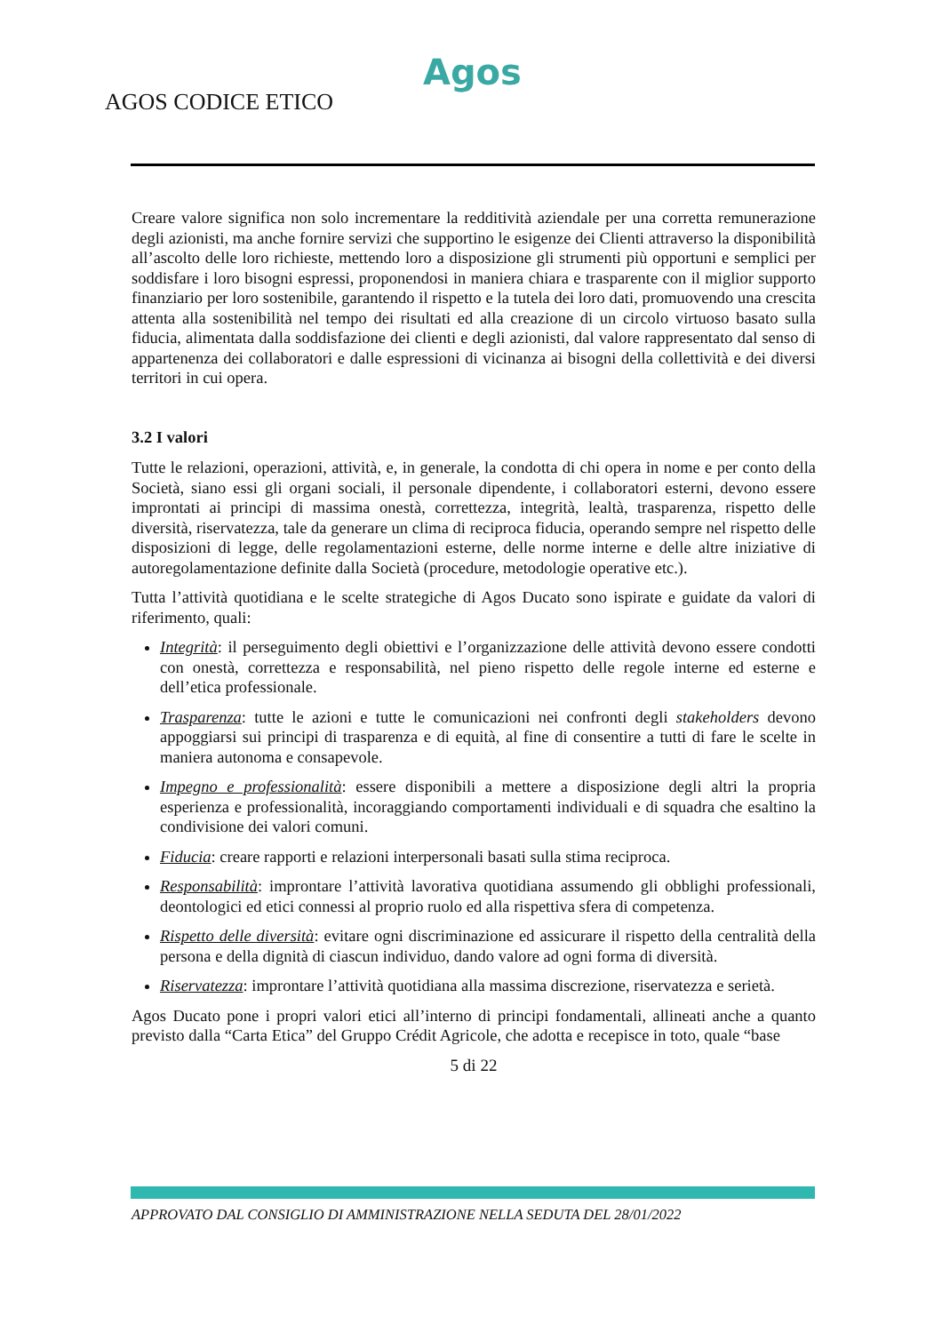Agos
AGOS CODICE ETICO
Creare valore significa non solo incrementare la redditività aziendale per una corretta remunerazione degli azionisti, ma anche fornire servizi che supportino le esigenze dei Clienti attraverso la disponibilità all’ascolto delle loro richieste, mettendo loro a disposizione gli strumenti più opportuni e semplici per soddisfare i loro bisogni espressi, proponendosi in maniera chiara e trasparente con il miglior supporto finanziario per loro sostenibile, garantendo il rispetto e la tutela dei loro dati, promuovendo una crescita attenta alla sostenibilità nel tempo dei risultati ed alla creazione di un circolo virtuoso basato sulla fiducia, alimentata dalla soddisfazione dei clienti e degli azionisti, dal valore rappresentato dal senso di appartenenza dei collaboratori e dalle espressioni di vicinanza ai bisogni della collettività e dei diversi territori in cui opera.
3.2 I valori
Tutte le relazioni, operazioni, attività, e, in generale, la condotta di chi opera in nome e per conto della Società, siano essi gli organi sociali, il personale dipendente, i collaboratori esterni, devono essere improntati ai principi di massima onestà, correttezza, integrità, lealtà, trasparenza, rispetto delle diversità, riservatezza, tale da generare un clima di reciproca fiducia, operando sempre nel rispetto delle disposizioni di legge, delle regolamentazioni esterne, delle norme interne e delle altre iniziative di autoregolamentazione definite dalla Società (procedure, metodologie operative etc.).
Tutta l’attività quotidiana e le scelte strategiche di Agos Ducato sono ispirate e guidate da valori di riferimento, quali:
Integrità: il perseguimento degli obiettivi e l’organizzazione delle attività devono essere condotti con onestà, correttezza e responsabilità, nel pieno rispetto delle regole interne ed esterne e dell’etica professionale.
Trasparenza: tutte le azioni e tutte le comunicazioni nei confronti degli stakeholders devono appoggiarsi sui principi di trasparenza e di equità, al fine di consentire a tutti di fare le scelte in maniera autonoma e consapevole.
Impegno e professionalità: essere disponibili a mettere a disposizione degli altri la propria esperienza e professionalità, incoraggiando comportamenti individuali e di squadra che esaltino la condivisione dei valori comuni.
Fiducia: creare rapporti e relazioni interpersonali basati sulla stima reciproca.
Responsabilità: improntare l’attività lavorativa quotidiana assumendo gli obblighi professionali, deontologici ed etici connessi al proprio ruolo ed alla rispettiva sfera di competenza.
Rispetto delle diversità: evitare ogni discriminazione ed assicurare il rispetto della centralità della persona e della dignità di ciascun individuo, dando valore ad ogni forma di diversità.
Riservatezza: improntare l’attività quotidiana alla massima discrezione, riservatezza e serietà.
Agos Ducato pone i propri valori etici all’interno di principi fondamentali, allineati anche a quanto previsto dalla “Carta Etica” del Gruppo Crédit Agricole, che adotta e recepisce in toto, quale “base
5 di 22
APPROVATO DAL CONSIGLIO DI AMMINISTRAZIONE NELLA SEDUTA DEL 28/01/2022